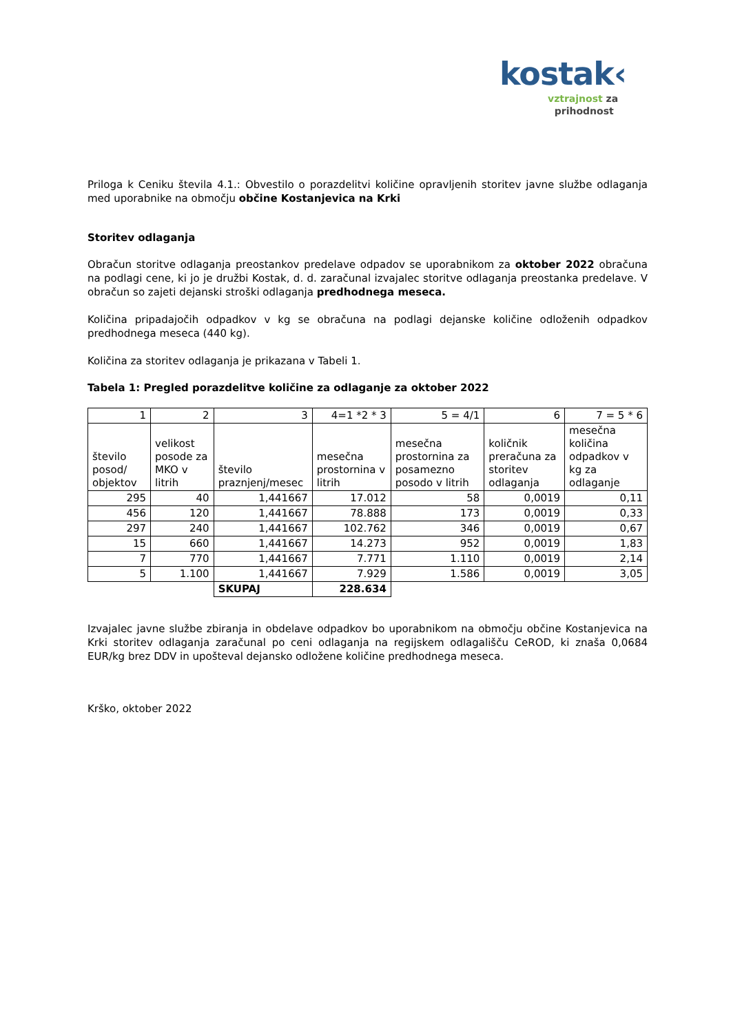kostak‹
vztrajnost za
prihodnost
Priloga k Ceniku števila 4.1.: Obvestilo o porazdelitvi količine opravljenih storitev javne službe odlaganja med uporabnike na območju občine Kostanjevica na Krki
Storitev odlaganja
Obračun storitve odlaganja preostankov predelave odpadov se uporabnikom za oktober 2022 obračuna na podlagi cene, ki jo je družbi Kostak, d. d. zaračunal izvajalec storitve odlaganja preostanka predelave. V obračun so zajeti dejanski stroški odlaganja predhodnega meseca.
Količina pripadajočih odpadkov v kg se obračuna na podlagi dejanske količine odloženih odpadkov predhodnega meseca (440 kg).
Količina za storitev odlaganja je prikazana v Tabeli 1.
Tabela 1: Pregled porazdelitve količine za odlaganje za oktober 2022
| 1 | 2 | 3 | 4=1 *2 * 3 | 5 = 4/1 | 6 | 7 = 5 * 6 |
| število posod/ objektov | velikost posode za MKO v litrih | število praznjenj/mesec | mesečna prostornina v litrih | mesečna prostornina za posamezno posodo v litrih | količnik preračuna za storitev odlaganja | mesečna količina odpadkov v kg za odlaganje |
| 295 | 40 | 1,441667 | 17.012 | 58 | 0,0019 | 0,11 |
| 456 | 120 | 1,441667 | 78.888 | 173 | 0,0019 | 0,33 |
| 297 | 240 | 1,441667 | 102.762 | 346 | 0,0019 | 0,67 |
| 15 | 660 | 1,441667 | 14.273 | 952 | 0,0019 | 1,83 |
| 7 | 770 | 1,441667 | 7.771 | 1.110 | 0,0019 | 2,14 |
| 5 | 1.100 | 1,441667 | 7.929 | 1.586 | 0,0019 | 3,05 |
| | | SKUPAJ | 228.634 | | | |
Izvajalec javne službe zbiranja in obdelave odpadkov bo uporabnikom na območju občine Kostanjevica na Krki storitev odlaganja zaračunal po ceni odlaganja na regijskem odlagališču CeROD, ki znaša 0,0684 EUR/kg brez DDV in upošteval dejansko odložene količine predhodnega meseca.
Krško, oktober 2022